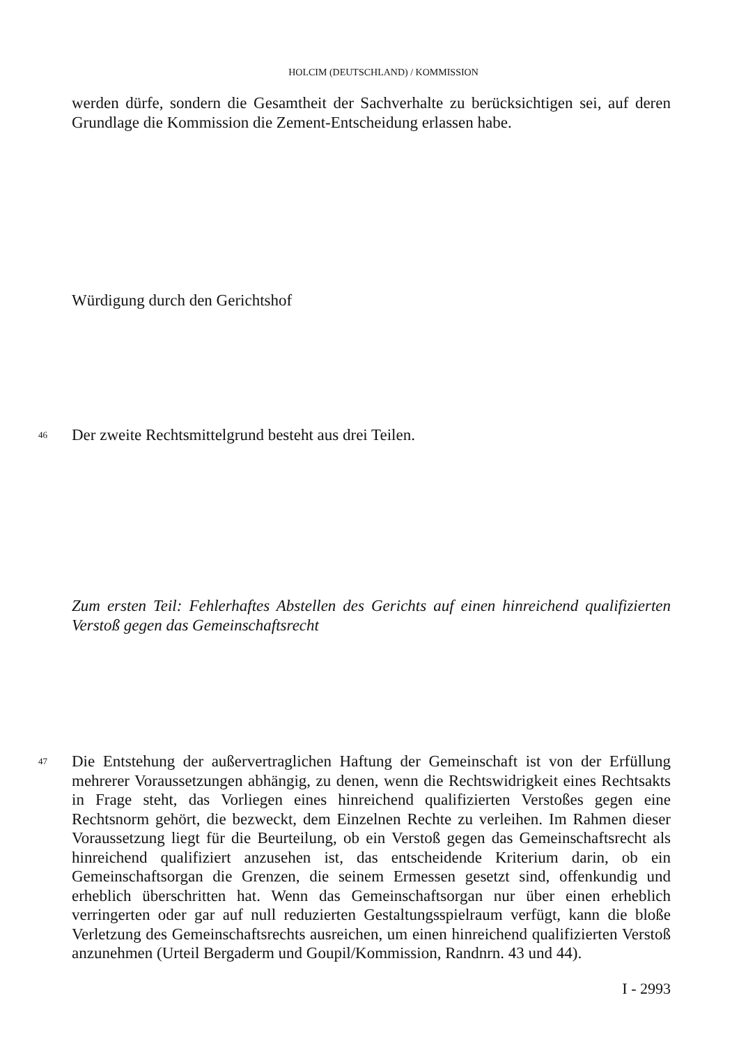HOLCIM (DEUTSCHLAND) / KOMMISSION
werden dürfe, sondern die Gesamtheit der Sachverhalte zu berücksichtigen sei, auf deren Grundlage die Kommission die Zement-Entscheidung erlassen habe.
Würdigung durch den Gerichtshof
46
Der zweite Rechtsmittelgrund besteht aus drei Teilen.
Zum ersten Teil: Fehlerhaftes Abstellen des Gerichts auf einen hinreichend qualifizierten Verstoß gegen das Gemeinschaftsrecht
47
Die Entstehung der außervertraglichen Haftung der Gemeinschaft ist von der Erfüllung mehrerer Voraussetzungen abhängig, zu denen, wenn die Rechtswidrigkeit eines Rechtsakts in Frage steht, das Vorliegen eines hinreichend qualifizierten Verstoßes gegen eine Rechtsnorm gehört, die bezweckt, dem Einzelnen Rechte zu verleihen. Im Rahmen dieser Voraussetzung liegt für die Beurteilung, ob ein Verstoß gegen das Gemeinschaftsrecht als hinreichend qualifiziert anzusehen ist, das entscheidende Kriterium darin, ob ein Gemeinschaftsorgan die Grenzen, die seinem Ermessen gesetzt sind, offenkundig und erheblich überschritten hat. Wenn das Gemeinschaftsorgan nur über einen erheblich verringerten oder gar auf null reduzierten Gestaltungsspielraum verfügt, kann die bloße Verletzung des Gemeinschaftsrechts ausreichen, um einen hinreichend qualifizierten Verstoß anzunehmen (Urteil Bergaderm und Goupil/Kommission, Randnrn. 43 und 44).
I - 2993